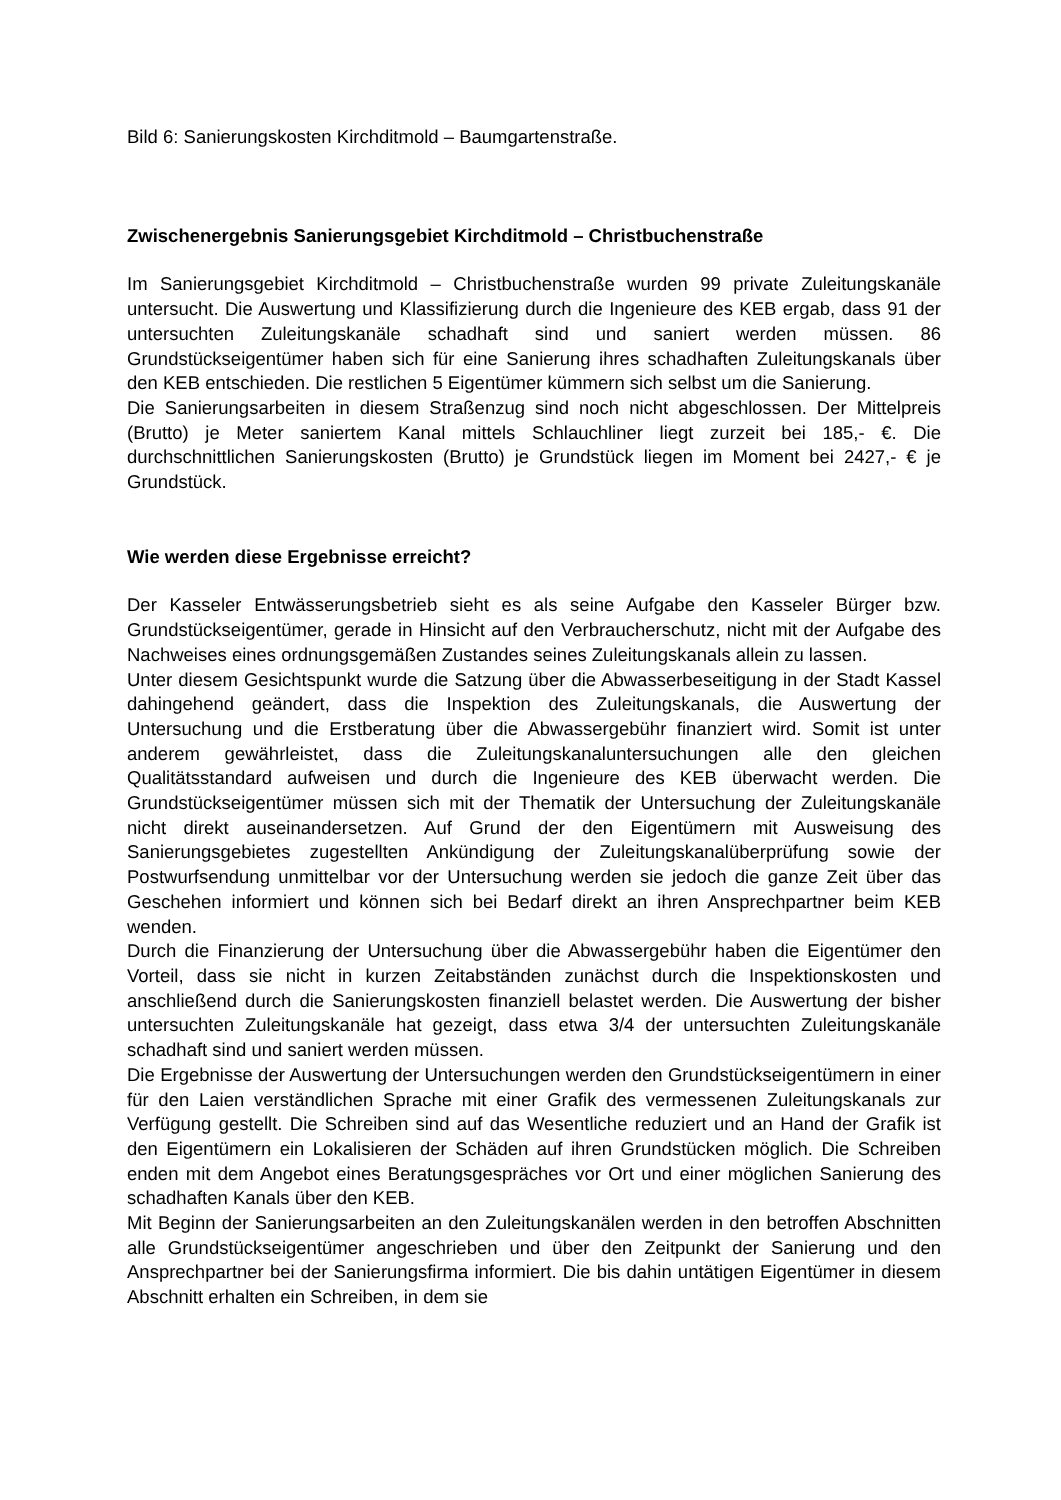Bild 6: Sanierungskosten Kirchditmold – Baumgartenstraße.
Zwischenergebnis Sanierungsgebiet Kirchditmold – Christbuchenstraße
Im Sanierungsgebiet Kirchditmold – Christbuchenstraße wurden 99 private Zuleitungskanäle untersucht. Die Auswertung und Klassifizierung durch die Ingenieure des KEB ergab, dass 91 der untersuchten Zuleitungskanäle schadhaft sind und saniert werden müssen. 86 Grundstückseigentümer haben sich für eine Sanierung ihres schadhaften Zuleitungskanals über den KEB entschieden. Die restlichen 5 Eigentümer kümmern sich selbst um die Sanierung.
Die Sanierungsarbeiten in diesem Straßenzug sind noch nicht abgeschlossen. Der Mittelpreis (Brutto) je Meter saniertem Kanal mittels Schlauchliner liegt zurzeit bei 185,- €. Die durchschnittlichen Sanierungskosten (Brutto) je Grundstück liegen im Moment bei 2427,- € je Grundstück.
Wie werden diese Ergebnisse erreicht?
Der Kasseler Entwässerungsbetrieb sieht es als seine Aufgabe den Kasseler Bürger bzw. Grundstückseigentümer, gerade in Hinsicht auf den Verbraucherschutz, nicht mit der Aufgabe des Nachweises eines ordnungsgemäßen Zustandes seines Zuleitungskanals allein zu lassen.
Unter diesem Gesichtspunkt wurde die Satzung über die Abwasserbeseitigung in der Stadt Kassel dahingehend geändert, dass die Inspektion des Zuleitungskanals, die Auswertung der Untersuchung und die Erstberatung über die Abwassergebühr finanziert wird. Somit ist unter anderem gewährleistet, dass die Zuleitungskanaluntersuchungen alle den gleichen Qualitätsstandard aufweisen und durch die Ingenieure des KEB überwacht werden. Die Grundstückseigentümer müssen sich mit der Thematik der Untersuchung der Zuleitungskanäle nicht direkt auseinandersetzen. Auf Grund der den Eigentümern mit Ausweisung des Sanierungsgebietes zugestellten Ankündigung der Zuleitungskanalüberprüfung sowie der Postwurfsendung unmittelbar vor der Untersuchung werden sie jedoch die ganze Zeit über das Geschehen informiert und können sich bei Bedarf direkt an ihren Ansprechpartner beim KEB wenden.
Durch die Finanzierung der Untersuchung über die Abwassergebühr haben die Eigentümer den Vorteil, dass sie nicht in kurzen Zeitabständen zunächst durch die Inspektionskosten und anschließend durch die Sanierungskosten finanziell belastet werden. Die Auswertung der bisher untersuchten Zuleitungskanäle hat gezeigt, dass etwa 3/4 der untersuchten Zuleitungskanäle schadhaft sind und saniert werden müssen.
Die Ergebnisse der Auswertung der Untersuchungen werden den Grundstückseigentümern in einer für den Laien verständlichen Sprache mit einer Grafik des vermessenen Zuleitungskanals zur Verfügung gestellt. Die Schreiben sind auf das Wesentliche reduziert und an Hand der Grafik ist den Eigentümern ein Lokalisieren der Schäden auf ihren Grundstücken möglich. Die Schreiben enden mit dem Angebot eines Beratungsgespräches vor Ort und einer möglichen Sanierung des schadhaften Kanals über den KEB.
Mit Beginn der Sanierungsarbeiten an den Zuleitungskanälen werden in den betroffen Abschnitten alle Grundstückseigentümer angeschrieben und über den Zeitpunkt der Sanierung und den Ansprechpartner bei der Sanierungsfirma informiert. Die bis dahin untätigen Eigentümer in diesem Abschnitt erhalten ein Schreiben, in dem sie